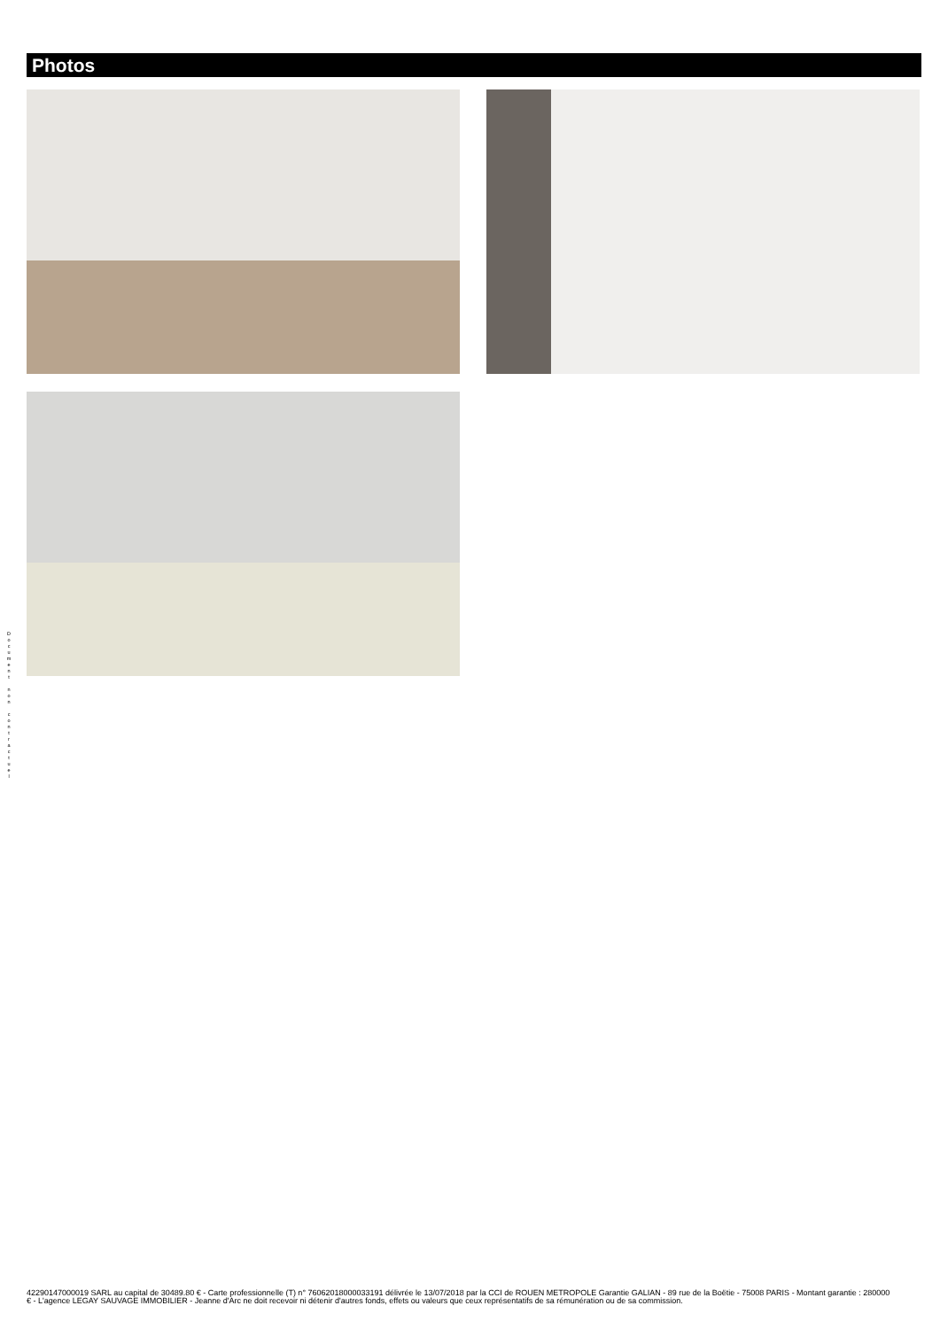Photos
D
o
c
u
m
e
n
t
n
o
n
c
o
n
t
r
a
c
t
u
e
l
42290147000019 SARL au capital de 30489.80 € - Carte professionnelle (T) n° 76062018000033191 délivrée le 13/07/2018 par la CCI de ROUEN METROPOLE Garantie GALIAN - 89 rue de la Boëtie - 75008 PARIS - Montant garantie : 280000 € - L'agence LEGAY SAUVAGE IMMOBILIER - Jeanne d'Arc ne doit recevoir ni détenir d'autres fonds, effets ou valeurs que ceux représentatifs de sa rémunération ou de sa commission.